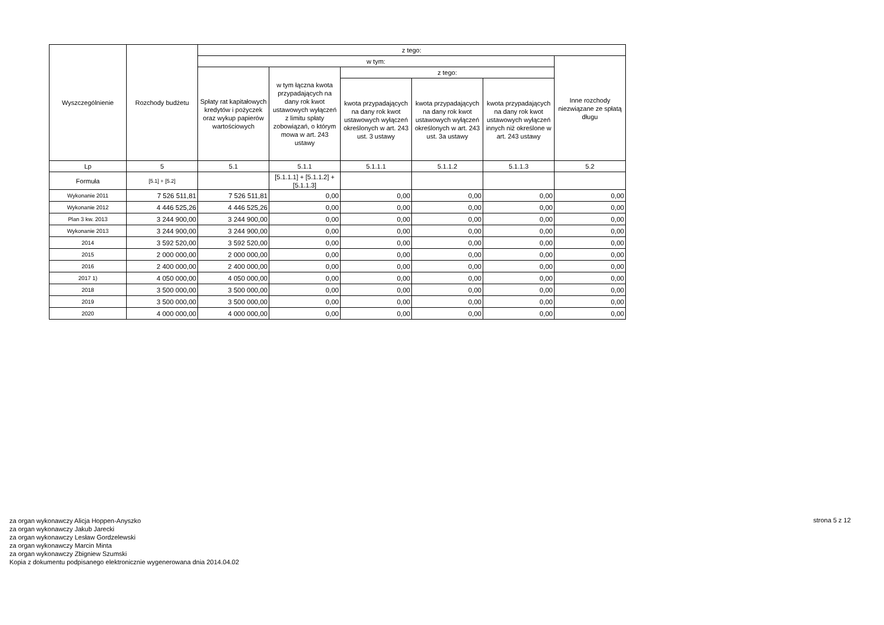| Wyszczególnienie | Rozchody budżetu | z tego: | | | | | |
| --- | --- | --- | --- | --- | --- | --- | --- |
| | | w tym: | | | | | Inne rozchody niezwiązane ze spłatą długu |
| | | Spłaty rat kapitałowych kredytów i pożyczek oraz wykup papierów wartościowych | w tym łączna kwota przypadających na dany rok kwot ustawowych wyłączeń z limitu spłaty zobowiązań, o którym mowa w art. 243 ustawy | z tego: | | | |
| | | | | kwota przypadających na dany rok kwot ustawowych wyłączeń określonych w art. 243 ust. 3 ustawy | kwota przypadających na dany rok kwot ustawowych wyłączeń określonych w art. 243 ust. 3a ustawy | kwota przypadających na dany rok kwot ustawowych wyłączeń innych niż określone w art. 243 ustawy | |
| Lp | 5 | 5.1 | 5.1.1 | 5.1.1.1 | 5.1.1.2 | 5.1.1.3 | 5.2 |
| Formuła | [5.1] + [5.2] | | [5.1.1.1] + [5.1.1.2] + [5.1.1.3] | | | | |
| Wykonanie 2011 | 7 526 511,81 | 7 526 511,81 | 0,00 | 0,00 | 0,00 | 0,00 | 0,00 |
| Wykonanie 2012 | 4 446 525,26 | 4 446 525,26 | 0,00 | 0,00 | 0,00 | 0,00 | 0,00 |
| Plan 3 kw. 2013 | 3 244 900,00 | 3 244 900,00 | 0,00 | 0,00 | 0,00 | 0,00 | 0,00 |
| Wykonanie 2013 | 3 244 900,00 | 3 244 900,00 | 0,00 | 0,00 | 0,00 | 0,00 | 0,00 |
| 2014 | 3 592 520,00 | 3 592 520,00 | 0,00 | 0,00 | 0,00 | 0,00 | 0,00 |
| 2015 | 2 000 000,00 | 2 000 000,00 | 0,00 | 0,00 | 0,00 | 0,00 | 0,00 |
| 2016 | 2 400 000,00 | 2 400 000,00 | 0,00 | 0,00 | 0,00 | 0,00 | 0,00 |
| 2017 1) | 4 050 000,00 | 4 050 000,00 | 0,00 | 0,00 | 0,00 | 0,00 | 0,00 |
| 2018 | 3 500 000,00 | 3 500 000,00 | 0,00 | 0,00 | 0,00 | 0,00 | 0,00 |
| 2019 | 3 500 000,00 | 3 500 000,00 | 0,00 | 0,00 | 0,00 | 0,00 | 0,00 |
| 2020 | 4 000 000,00 | 4 000 000,00 | 0,00 | 0,00 | 0,00 | 0,00 | 0,00 |
za organ wykonawczy Alicja Hoppen-Anyszko
za organ wykonawczy Jakub Jarecki
za organ wykonawczy Lesław Gordzelewski
za organ wykonawczy Marcin Minta
za organ wykonawczy Zbigniew Szumski
Kopia z dokumentu podpisanego elektronicznie wygenerowana dnia 2014.04.02
strona 5 z 12